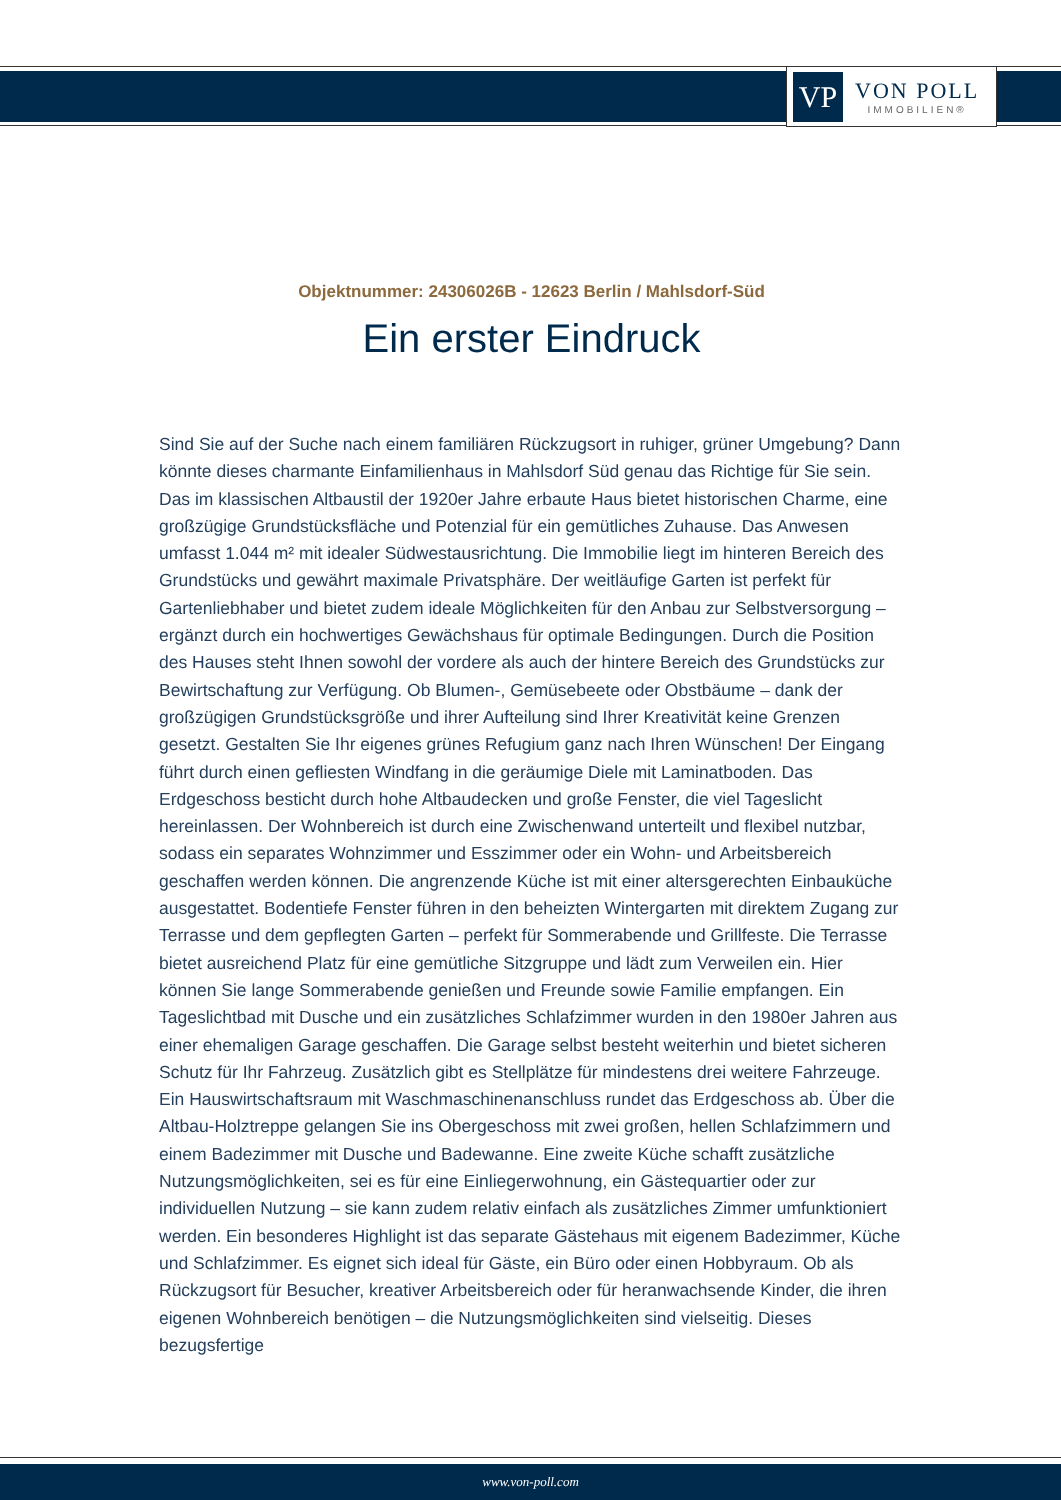VP
VON POLL
IMMOBILIEN®
Objektnummer: 24306026B - 12623 Berlin / Mahlsdorf-Süd
Ein erster Eindruck
Sind Sie auf der Suche nach einem familiären Rückzugsort in ruhiger, grüner Umgebung? Dann könnte dieses charmante Einfamilienhaus in Mahlsdorf Süd genau das Richtige für Sie sein. Das im klassischen Altbaustil der 1920er Jahre erbaute Haus bietet historischen Charme, eine großzügige Grundstücksfläche und Potenzial für ein gemütliches Zuhause. Das Anwesen umfasst 1.044 m² mit idealer Südwestausrichtung. Die Immobilie liegt im hinteren Bereich des Grundstücks und gewährt maximale Privatsphäre. Der weitläufige Garten ist perfekt für Gartenliebhaber und bietet zudem ideale Möglichkeiten für den Anbau zur Selbstversorgung – ergänzt durch ein hochwertiges Gewächshaus für optimale Bedingungen. Durch die Position des Hauses steht Ihnen sowohl der vordere als auch der hintere Bereich des Grundstücks zur Bewirtschaftung zur Verfügung. Ob Blumen-, Gemüsebeete oder Obstbäume – dank der großzügigen Grundstücksgröße und ihrer Aufteilung sind Ihrer Kreativität keine Grenzen gesetzt. Gestalten Sie Ihr eigenes grünes Refugium ganz nach Ihren Wünschen! Der Eingang führt durch einen gefliesten Windfang in die geräumige Diele mit Laminatboden. Das Erdgeschoss besticht durch hohe Altbaudecken und große Fenster, die viel Tageslicht hereinlassen. Der Wohnbereich ist durch eine Zwischenwand unterteilt und flexibel nutzbar, sodass ein separates Wohnzimmer und Esszimmer oder ein Wohn- und Arbeitsbereich geschaffen werden können. Die angrenzende Küche ist mit einer altersgerechten Einbauküche ausgestattet. Bodentiefe Fenster führen in den beheizten Wintergarten mit direktem Zugang zur Terrasse und dem gepflegten Garten – perfekt für Sommerabende und Grillfeste. Die Terrasse bietet ausreichend Platz für eine gemütliche Sitzgruppe und lädt zum Verweilen ein. Hier können Sie lange Sommerabende genießen und Freunde sowie Familie empfangen. Ein Tageslichtbad mit Dusche und ein zusätzliches Schlafzimmer wurden in den 1980er Jahren aus einer ehemaligen Garage geschaffen. Die Garage selbst besteht weiterhin und bietet sicheren Schutz für Ihr Fahrzeug. Zusätzlich gibt es Stellplätze für mindestens drei weitere Fahrzeuge. Ein Hauswirtschaftsraum mit Waschmaschinenanschluss rundet das Erdgeschoss ab. Über die Altbau-Holztreppe gelangen Sie ins Obergeschoss mit zwei großen, hellen Schlafzimmern und einem Badezimmer mit Dusche und Badewanne. Eine zweite Küche schafft zusätzliche Nutzungsmöglichkeiten, sei es für eine Einliegerwohnung, ein Gästequartier oder zur individuellen Nutzung – sie kann zudem relativ einfach als zusätzliches Zimmer umfunktioniert werden. Ein besonderes Highlight ist das separate Gästehaus mit eigenem Badezimmer, Küche und Schlafzimmer. Es eignet sich ideal für Gäste, ein Büro oder einen Hobbyraum. Ob als Rückzugsort für Besucher, kreativer Arbeitsbereich oder für heranwachsende Kinder, die ihren eigenen Wohnbereich benötigen – die Nutzungsmöglichkeiten sind vielseitig. Dieses bezugsfertige
www.von-poll.com